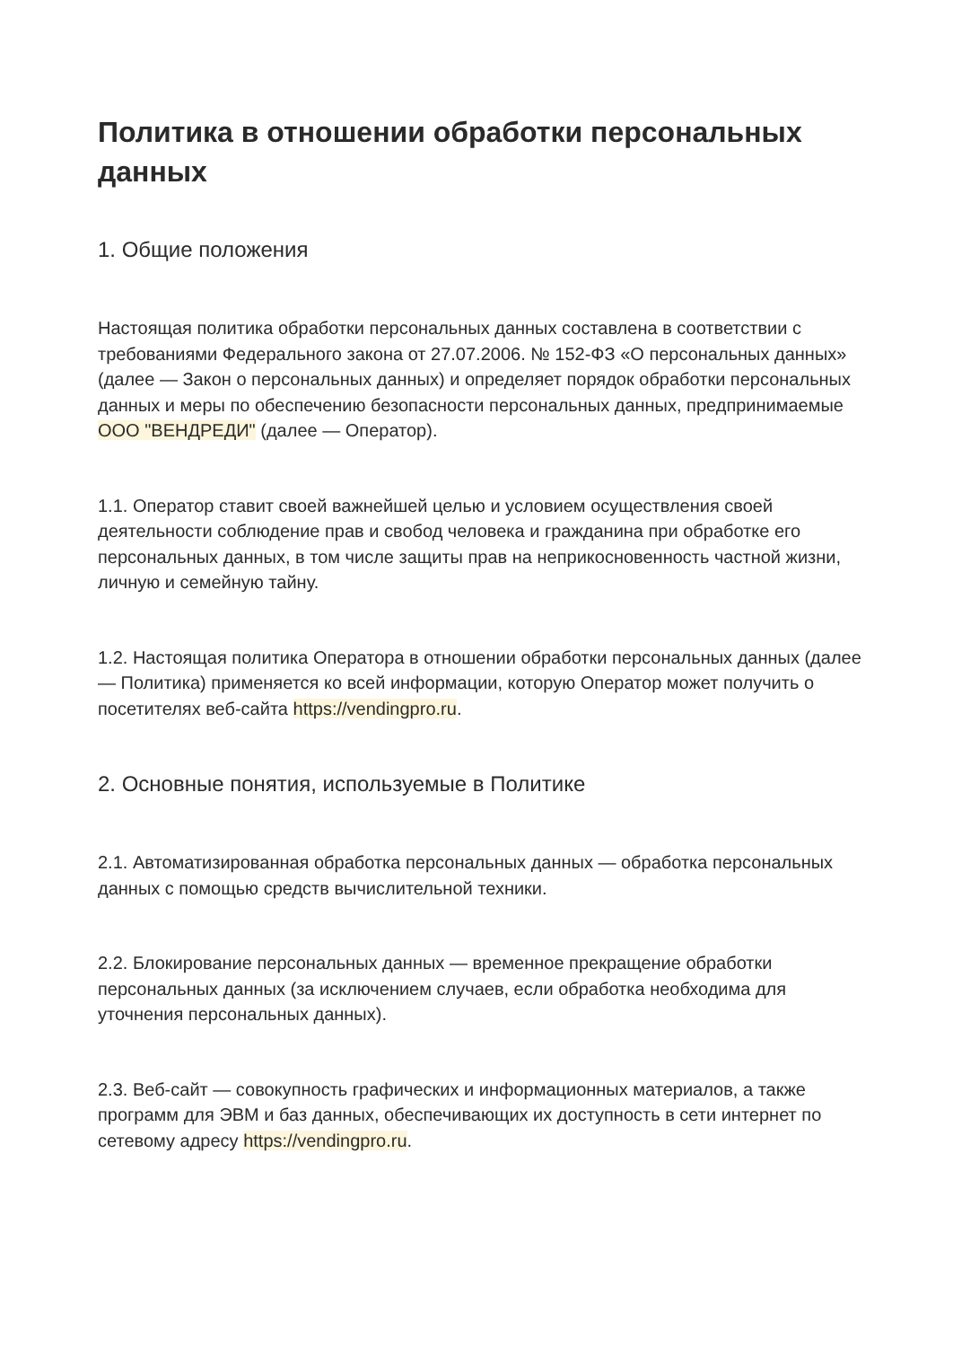Политика в отношении обработки персональных данных
1. Общие положения
Настоящая политика обработки персональных данных составлена в соответствии с требованиями Федерального закона от 27.07.2006. № 152-ФЗ «О персональных данных» (далее — Закон о персональных данных) и определяет порядок обработки персональных данных и меры по обеспечению безопасности персональных данных, предпринимаемые ООО "ВЕНДРЕДИ" (далее — Оператор).
1.1. Оператор ставит своей важнейшей целью и условием осуществления своей деятельности соблюдение прав и свобод человека и гражданина при обработке его персональных данных, в том числе защиты прав на неприкосновенность частной жизни, личную и семейную тайну.
1.2. Настоящая политика Оператора в отношении обработки персональных данных (далее — Политика) применяется ко всей информации, которую Оператор может получить о посетителях веб-сайта https://vendingpro.ru.
2. Основные понятия, используемые в Политике
2.1. Автоматизированная обработка персональных данных — обработка персональных данных с помощью средств вычислительной техники.
2.2. Блокирование персональных данных — временное прекращение обработки персональных данных (за исключением случаев, если обработка необходима для уточнения персональных данных).
2.3. Веб-сайт — совокупность графических и информационных материалов, а также программ для ЭВМ и баз данных, обеспечивающих их доступность в сети интернет по сетевому адресу https://vendingpro.ru.